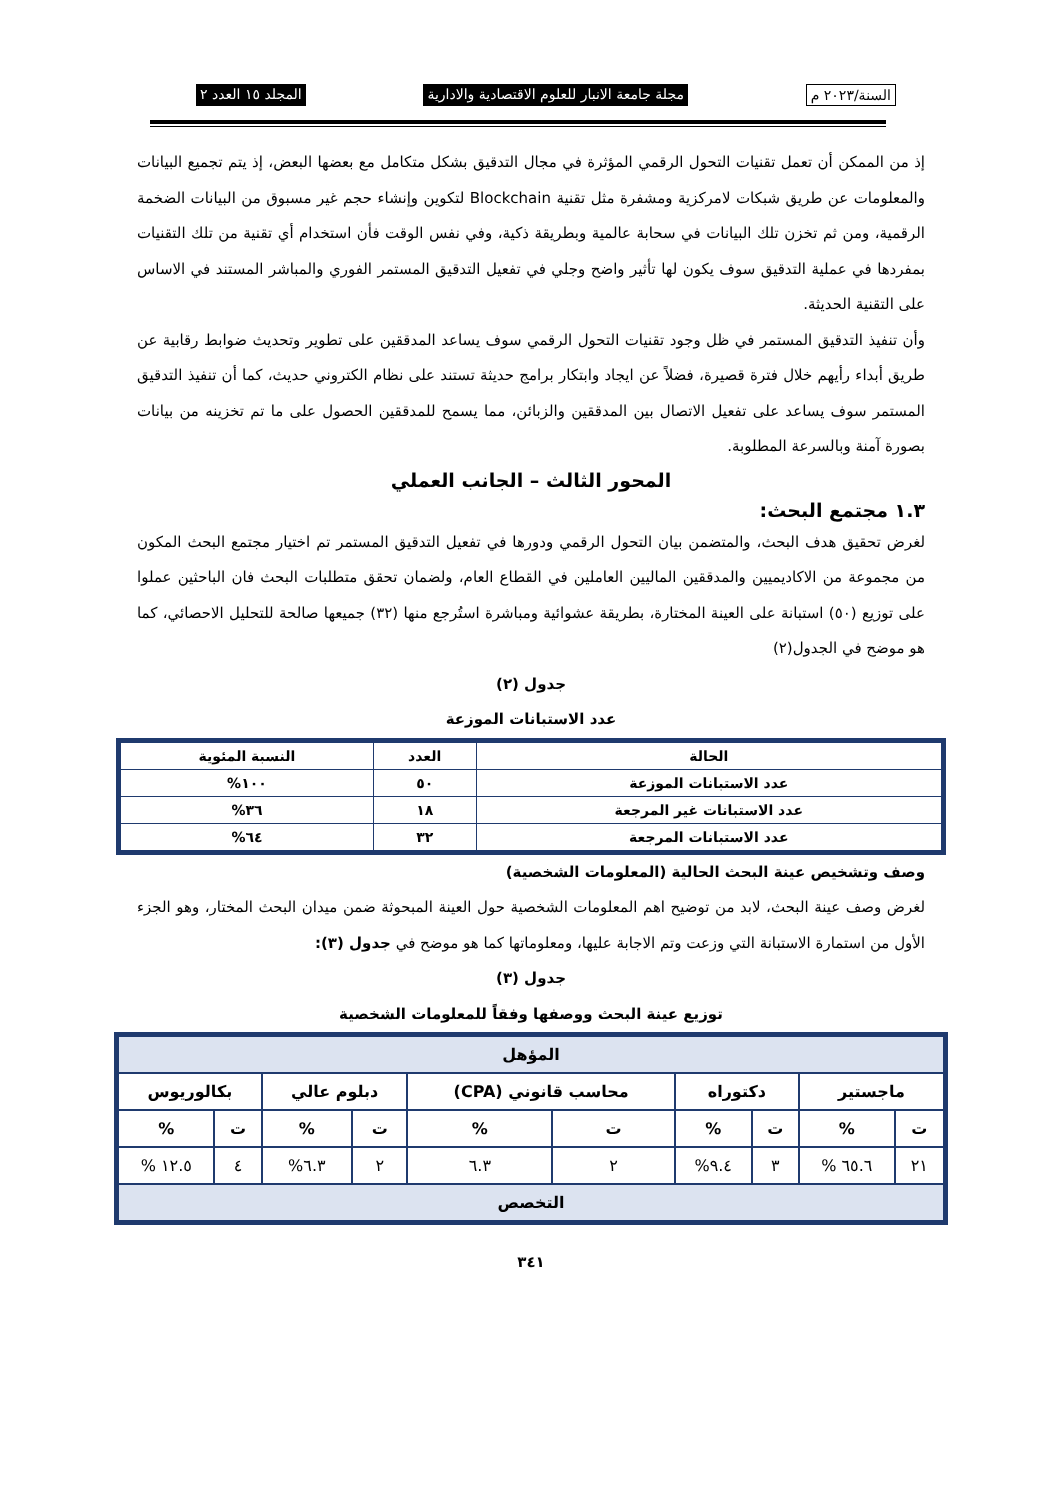السنة/٢٠٢٣ م مجلة جامعة الانبار للعلوم الاقتصادية والادارية المجلد ١٥ العدد ٢
إذ من الممكن أن تعمل تقنيات التحول الرقمي المؤثرة في مجال التدقيق بشكل متكامل مع بعضها البعض، إذ يتم تجميع البيانات والمعلومات عن طريق شبكات لامركزية ومشفرة مثل تقنية Blockchain لتكوين وإنشاء حجم غير مسبوق من البيانات الضخمة الرقمية، ومن ثم تخزن تلك البيانات في سحابة عالمية وبطريقة ذكية، وفي نفس الوقت فأن استخدام أي تقنية من تلك التقنيات بمفردها في عملية التدقيق سوف يكون لها تأثير واضح وجلي في تفعيل التدقيق المستمر الفوري والمباشر المستند في الاساس على التقنية الحديثة.
وأن تنفيذ التدقيق المستمر في ظل وجود تقنيات التحول الرقمي سوف يساعد المدققين على تطوير وتحديث ضوابط رقابية عن طريق أبداء رأيهم خلال فترة قصيرة، فضلاً عن ايجاد وابتكار برامج حديثة تستند على نظام الكتروني حديث، كما أن تنفيذ التدقيق المستمر سوف يساعد على تفعيل الاتصال بين المدققين والزبائن، مما يسمح للمدققين الحصول على ما تم تخزينه من بيانات بصورة آمنة وبالسرعة المطلوبة.
المحور الثالث – الجانب العملي
١.٣ مجتمع البحث:
لغرض تحقيق هدف البحث، والمتضمن بيان التحول الرقمي ودورها في تفعيل التدقيق المستمر تم اختيار مجتمع البحث المكون من مجموعة من الاكاديميين والمدققين الماليين العاملين في القطاع العام، ولضمان تحقق متطلبات البحث فان الباحثين عملوا على توزيع (٥٠) استبانة على العينة المختارة، بطريقة عشوائية ومباشرة استُرجع منها (٣٢) جميعها صالحة للتحليل الاحصائي، كما هو موضح في الجدول(٢)
جدول (٢)
عدد الاستبانات الموزعة
| الحالة | العدد | النسبة المئوية |
| --- | --- | --- |
| عدد الاستبانات الموزعة | ٥٠ | ١٠٠% |
| عدد الاستبانات غير المرجعة | ١٨ | ٣٦% |
| عدد الاستبانات المرجعة | ٣٢ | ٦٤% |
وصف وتشخيص عينة البحث الحالية (المعلومات الشخصية)
لغرض وصف عينة البحث، لابد من توضيح اهم المعلومات الشخصية حول العينة المبحوثة ضمن ميدان البحث المختار، وهو الجزء الأول من استمارة الاستبانة التي وزعت وتم الاجابة عليها، ومعلوماتها كما هو موضح في جدول (٣):
جدول (٣)
توزيع عينة البحث ووصفها وفقاً للمعلومات الشخصية
| المؤهل | | | | | | | | | |
| --- | --- | --- | --- | --- | --- | --- | --- | --- | --- |
| ماجستير | | دكتوراه | | محاسب قانوني (CPA) | | دبلوم عالي | | بكالوريوس | |
| ت | % | ت | % | ت | % | ت | % | ت | % |
| ٢١ | ٦٥.٦ % | ٣ | ٩.٤% | ٢ | ٦.٣ | ٢ | ٦.٣% | ٤ | ١٢.٥ % |
| التخصص | | | | | | | | | |
٣٤١